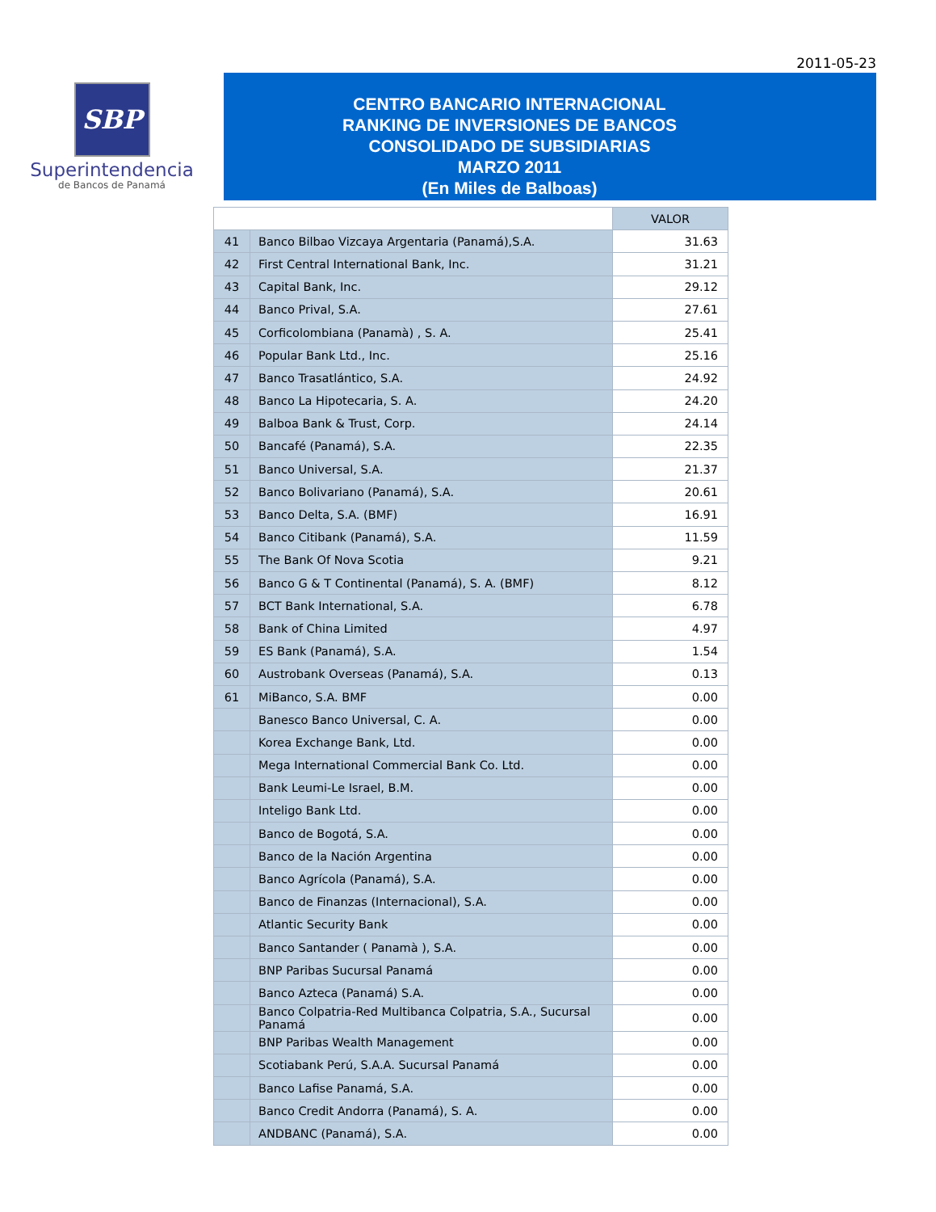2011-05-23
SBP
Superintendencia
de Bancos de Panamá
CENTRO BANCARIO INTERNACIONAL
RANKING DE INVERSIONES DE BANCOS
CONSOLIDADO DE SUBSIDIARIAS
MARZO 2011
(En Miles de Balboas)
| | | VALOR |
| 41 | Banco Bilbao Vizcaya Argentaria (Panamá),S.A. | 31.63 |
| 42 | First Central International Bank, Inc. | 31.21 |
| 43 | Capital Bank, Inc. | 29.12 |
| 44 | Banco Prival, S.A. | 27.61 |
| 45 | Corficolombiana (Panamà) , S. A. | 25.41 |
| 46 | Popular Bank Ltd., Inc. | 25.16 |
| 47 | Banco Trasatlántico, S.A. | 24.92 |
| 48 | Banco La Hipotecaria, S. A. | 24.20 |
| 49 | Balboa Bank & Trust, Corp. | 24.14 |
| 50 | Bancafé (Panamá), S.A. | 22.35 |
| 51 | Banco Universal, S.A. | 21.37 |
| 52 | Banco Bolivariano (Panamá), S.A. | 20.61 |
| 53 | Banco Delta, S.A. (BMF) | 16.91 |
| 54 | Banco Citibank (Panamá), S.A. | 11.59 |
| 55 | The Bank Of Nova Scotia | 9.21 |
| 56 | Banco G & T Continental (Panamá), S. A. (BMF) | 8.12 |
| 57 | BCT Bank International, S.A. | 6.78 |
| 58 | Bank of China Limited | 4.97 |
| 59 | ES Bank (Panamá), S.A. | 1.54 |
| 60 | Austrobank Overseas (Panamá), S.A. | 0.13 |
| 61 | MiBanco, S.A. BMF | 0.00 |
| | Banesco Banco Universal, C. A. | 0.00 |
| | Korea Exchange Bank, Ltd. | 0.00 |
| | Mega International Commercial Bank Co. Ltd. | 0.00 |
| | Bank Leumi-Le Israel, B.M. | 0.00 |
| | Inteligo Bank Ltd. | 0.00 |
| | Banco de Bogotá, S.A. | 0.00 |
| | Banco de la Nación Argentina | 0.00 |
| | Banco Agrícola (Panamá), S.A. | 0.00 |
| | Banco de Finanzas (Internacional), S.A. | 0.00 |
| | Atlantic Security Bank | 0.00 |
| | Banco Santander ( Panamà ), S.A. | 0.00 |
| | BNP Paribas Sucursal Panamá | 0.00 |
| | Banco Azteca (Panamá) S.A. | 0.00 |
| | Banco Colpatria-Red Multibanca Colpatria, S.A., Sucursal Panamá | 0.00 |
| | BNP Paribas Wealth Management | 0.00 |
| | Scotiabank Perú, S.A.A. Sucursal Panamá | 0.00 |
| | Banco Lafise Panamá, S.A. | 0.00 |
| | Banco Credit Andorra (Panamá), S. A. | 0.00 |
| | ANDBANC (Panamá), S.A. | 0.00 |